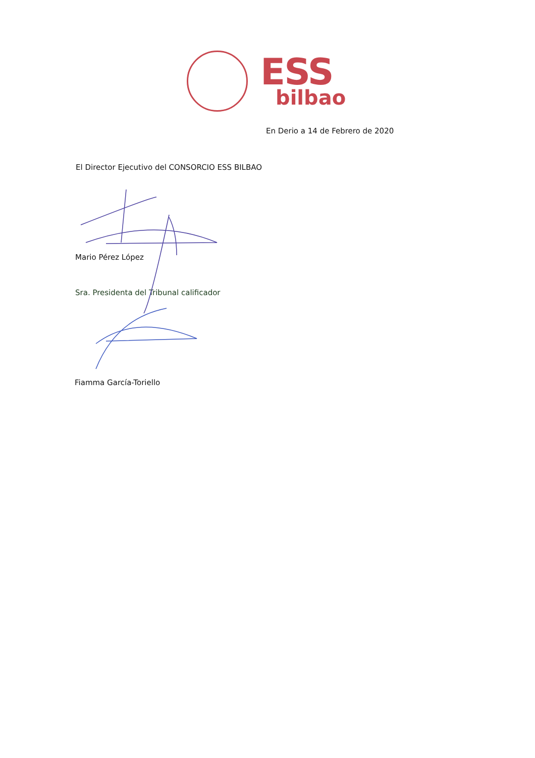ESS
bilbao
En Derio a 14 de Febrero de 2020
El Director Ejecutivo del CONSORCIO ESS BILBAO
Mario Pérez López
Sra. Presidenta del Tribunal calificador
Fiamma García-Toriello